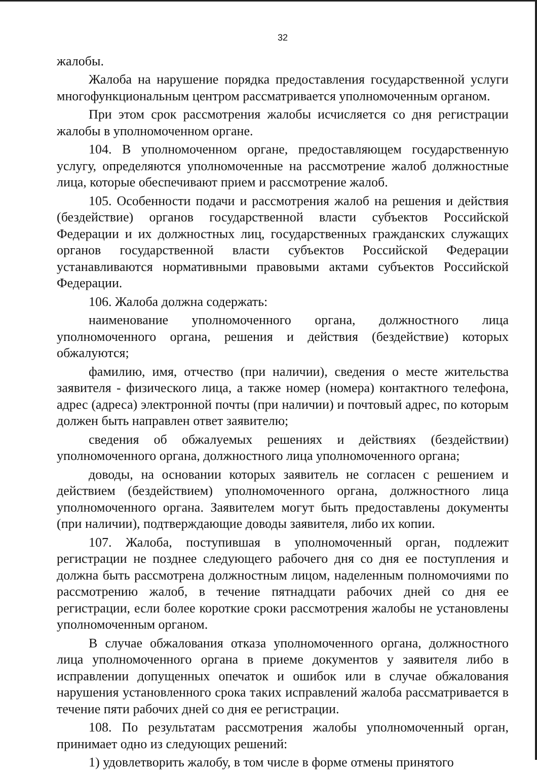32
жалобы.
Жалоба на нарушение порядка предоставления государственной услуги многофункциональным центром рассматривается уполномоченным органом.
При этом срок рассмотрения жалобы исчисляется со дня регистрации жалобы в уполномоченном органе.
104. В уполномоченном органе, предоставляющем государственную услугу, определяются уполномоченные на рассмотрение жалоб должностные лица, которые обеспечивают прием и рассмотрение жалоб.
105. Особенности подачи и рассмотрения жалоб на решения и действия (бездействие) органов государственной власти субъектов Российской Федерации и их должностных лиц, государственных гражданских служащих органов государственной власти субъектов Российской Федерации устанавливаются нормативными правовыми актами субъектов Российской Федерации.
106. Жалоба должна содержать:
наименование уполномоченного органа, должностного лица уполномоченного органа, решения и действия (бездействие) которых обжалуются;
фамилию, имя, отчество (при наличии), сведения о месте жительства заявителя - физического лица, а также номер (номера) контактного телефона, адрес (адреса) электронной почты (при наличии) и почтовый адрес, по которым должен быть направлен ответ заявителю;
сведения об обжалуемых решениях и действиях (бездействии) уполномоченного органа, должностного лица уполномоченного органа;
доводы, на основании которых заявитель не согласен с решением и действием (бездействием) уполномоченного органа, должностного лица уполномоченного органа. Заявителем могут быть предоставлены документы (при наличии), подтверждающие доводы заявителя, либо их копии.
107. Жалоба, поступившая в уполномоченный орган, подлежит регистрации не позднее следующего рабочего дня со дня ее поступления и должна быть рассмотрена должностным лицом, наделенным полномочиями по рассмотрению жалоб, в течение пятнадцати рабочих дней со дня ее регистрации, если более короткие сроки рассмотрения жалобы не установлены уполномоченным органом.
В случае обжалования отказа уполномоченного органа, должностного лица уполномоченного органа в приеме документов у заявителя либо в исправлении допущенных опечаток и ошибок или в случае обжалования нарушения установленного срока таких исправлений жалоба рассматривается в течение пяти рабочих дней со дня ее регистрации.
108. По результатам рассмотрения жалобы уполномоченный орган, принимает одно из следующих решений:
1) удовлетворить жалобу, в том числе в форме отмены принятого